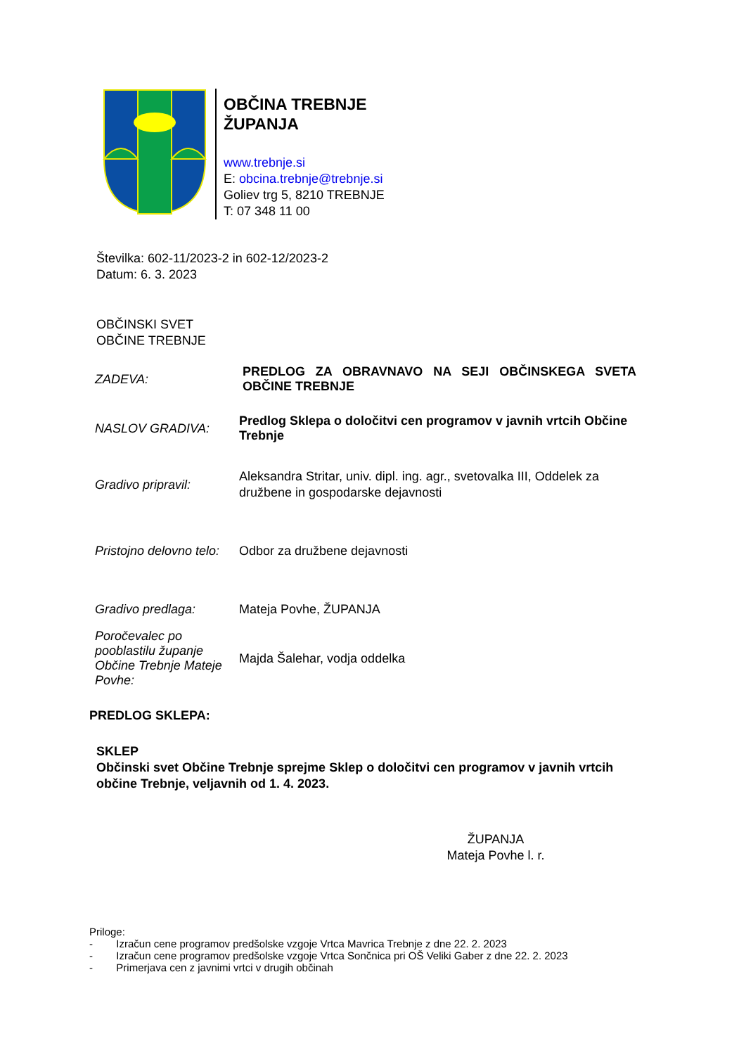OBČINA TREBNJE
ŽUPANJA
www.trebnje.si
E: obcina.trebnje@trebnje.si
Goliev trg 5, 8210 TREBNJE
T: 07 348 11 00
Številka: 602-11/2023-2 in 602-12/2023-2
Datum: 6. 3. 2023
OBČINSKI SVET
OBČINE TREBNJE
ZADEVA:
PREDLOG ZA OBRAVNAVO NA SEJI OBČINSKEGA SVETA OBČINE TREBNJE
NASLOV GRADIVA:
Predlog Sklepa o določitvi cen programov v javnih vrtcih Občine Trebnje
Gradivo pripravil:
Aleksandra Stritar, univ. dipl. ing. agr., svetovalka III, Oddelek za družbene in gospodarske dejavnosti
Pristojno delovno telo:
Odbor za družbene dejavnosti
Gradivo predlaga:
Mateja Povhe, ŽUPANJA
Poročevalec po pooblastilu županje Občine Trebnje Mateje Povhe:
Majda Šalehar, vodja oddelka
PREDLOG SKLEPA:
SKLEP
Občinski svet Občine Trebnje sprejme Sklep o določitvi cen programov v javnih vrtcih občine Trebnje, veljavnih od 1. 4. 2023.
ŽUPANJA
Mateja Povhe l. r.
Priloge:
- Izračun cene programov predšolske vzgoje Vrtca Mavrica Trebnje z dne 22. 2. 2023
- Izračun cene programov predšolske vzgoje Vrtca Sončnica pri OŠ Veliki Gaber z dne 22. 2. 2023
- Primerjava cen z javnimi vrtci v drugih občinah